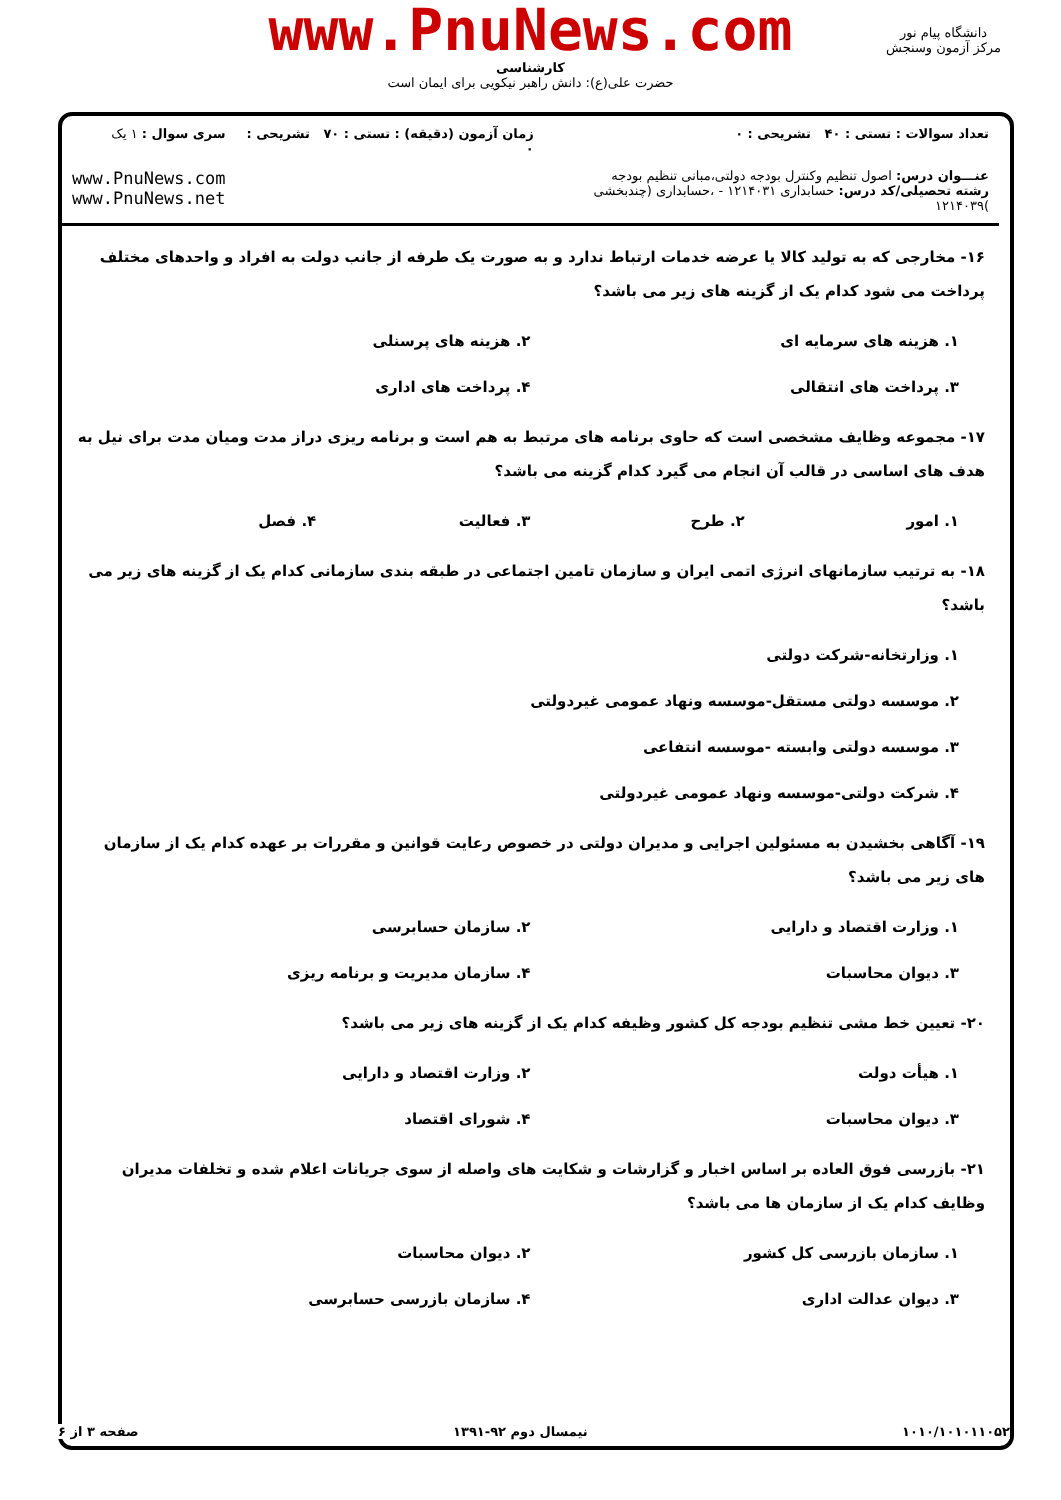www.PnuNews.com
کارشناسی
حضرت علی(ع): دانش راهبر نیکویی برای ایمان است
دانشگاه پیام نور
مرکز آزمون وسنجش
| تعداد سوالات : تستی : ۴۰ تشریحی : ۰ | زمان آزمون (دقیقه) : تستی : ۷۰ تشریحی : ۰ | سری سوال : ۱ یک |
| عنـــوان درس: اصول تنظیم وکنترل بودجه دولتی،مبانی تنظیم بودجه رشته تحصیلی/کد درس: حسابداری ۱۲۱۴۰۳۱ - ،حسابداری (چندبخشی )۱۲۱۴۰۳۹ | | www.PnuNews.com www.PnuNews.net |
۱۶- مخارجی که به تولید کالا یا عرضه خدمات ارتباط ندارد و به صورت یک طرفه از جانب دولت به افراد و واحدهای مختلف پرداخت می شود کدام یک از گزینه های زیر می باشد؟
۱. هزینه های سرمایه ای ۲. هزینه های پرسنلی
۳. پرداخت های انتقالی ۴. پرداخت های اداری
۱۷- مجموعه وظایف مشخصی است که حاوی برنامه های مرتبط به هم است و برنامه ریزی دراز مدت ومیان مدت برای نیل به هدف های اساسی در قالب آن انجام می گیرد کدام گزینه می باشد؟
۱. امور ۲. طرح ۳. فعالیت ۴. فصل
۱۸- به ترتیب سازمانهای انرژی اتمی ایران و سازمان تامین اجتماعی در طبقه بندی سازمانی کدام یک از گزینه های زیر می باشد؟
۱. وزارتخانه-شرکت دولتی
۲. موسسه دولتی مستقل-موسسه ونهاد عمومی غیردولتی
۳. موسسه دولتی وابسته -موسسه انتفاعی
۴. شرکت دولتی-موسسه ونهاد عمومی غیردولتی
۱۹- آگاهی بخشیدن به مسئولین اجرایی و مدیران دولتی در خصوص رعایت قوانین و مقررات بر عهده کدام یک از سازمان های زیر می باشد؟
۱. وزارت اقتصاد و دارایی ۲. سازمان حسابرسی
۳. دیوان محاسبات ۴. سازمان مدیریت و برنامه ریزی
۲۰- تعیین خط مشی تنظیم بودجه کل کشور وظیفه کدام یک از گزینه های زیر می باشد؟
۱. هیأت دولت ۲. وزارت اقتصاد و دارایی
۳. دیوان محاسبات ۴. شورای اقتصاد
۲۱- بازرسی فوق العاده بر اساس اخبار و گزارشات و شکایت های واصله از سوی جریانات اعلام شده و تخلفات مدیران وظایف کدام یک از سازمان ها می باشد؟
۱. سازمان بازرسی کل کشور ۲. دیوان محاسبات
۳. دیوان عدالت اداری ۴. سازمان بازرسی حسابرسی
۱۰۱۰/۱۰۱۰۱۱۰۵۲ نیمسال دوم ۹۲-۱۳۹۱ صفحه ۳ از ۶